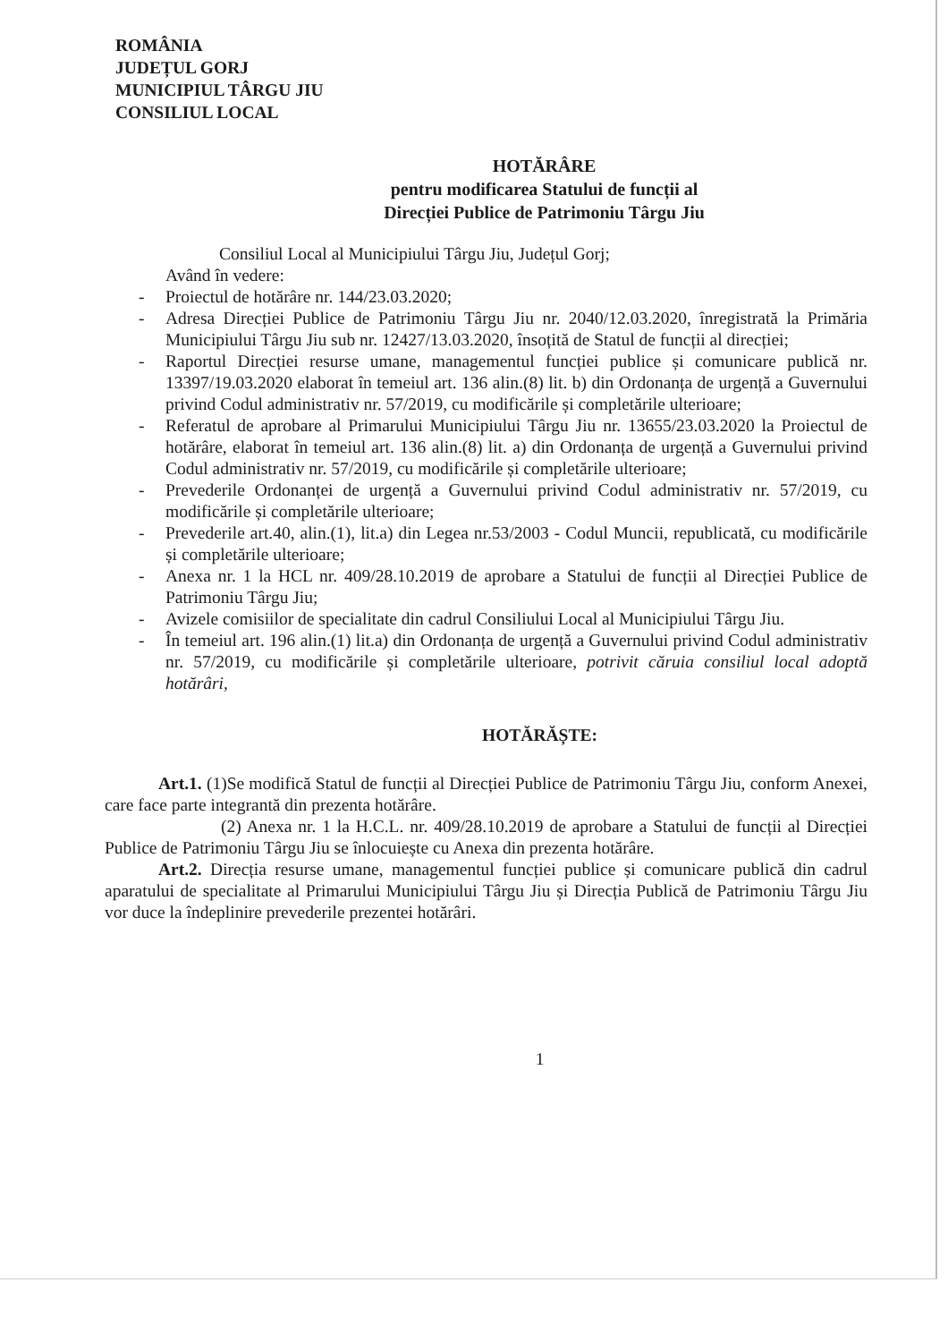ROMÂNIA
JUDEȚUL GORJ
MUNICIPIUL TÂRGU JIU
CONSILIUL LOCAL
HOTĂRÂRE
pentru modificarea Statului de funcții al
Direcției Publice de Patrimoniu Târgu Jiu
Consiliul Local al Municipiului Târgu Jiu, Județul Gorj;
Având în vedere:
- Proiectul de hotărâre nr. 144/23.03.2020;
- Adresa Direcției Publice de Patrimoniu Târgu Jiu nr. 2040/12.03.2020, înregistrată la Primăria Municipiului Târgu Jiu sub nr. 12427/13.03.2020, însoțită de Statul de funcții al direcției;
- Raportul Direcției resurse umane, managementul funcției publice și comunicare publică nr. 13397/19.03.2020 elaborat în temeiul art. 136 alin.(8) lit. b) din Ordonanța de urgență a Guvernului privind Codul administrativ nr. 57/2019, cu modificările și completările ulterioare;
- Referatul de aprobare al Primarului Municipiului Târgu Jiu nr. 13655/23.03.2020 la Proiectul de hotărâre, elaborat în temeiul art. 136 alin.(8) lit. a) din Ordonanța de urgență a Guvernului privind Codul administrativ nr. 57/2019, cu modificările și completările ulterioare;
- Prevederile Ordonanței de urgență a Guvernului privind Codul administrativ nr. 57/2019, cu modificările și completările ulterioare;
- Prevederile art.40, alin.(1), lit.a) din Legea nr.53/2003 - Codul Muncii, republicată, cu modificările și completările ulterioare;
- Anexa nr. 1 la HCL nr. 409/28.10.2019 de aprobare a Statului de funcții al Direcției Publice de Patrimoniu Târgu Jiu;
- Avizele comisiilor de specialitate din cadrul Consiliului Local al Municipiului Târgu Jiu.
- În temeiul art. 196 alin.(1) lit.a) din Ordonanța de urgență a Guvernului privind Codul administrativ nr. 57/2019, cu modificările și completările ulterioare, potrivit căruia consiliul local adoptă hotărâri,
HOTĂRĂȘTE:
Art.1. (1)Se modifică Statul de funcții al Direcției Publice de Patrimoniu Târgu Jiu, conform Anexei, care face parte integrantă din prezenta hotărâre.
(2) Anexa nr. 1 la H.C.L. nr. 409/28.10.2019 de aprobare a Statului de funcții al Direcției Publice de Patrimoniu Târgu Jiu se înlocuiește cu Anexa din prezenta hotărâre.
Art.2. Direcția resurse umane, managementul funcției publice și comunicare publică din cadrul aparatului de specialitate al Primarului Municipiului Târgu Jiu și Direcția Publică de Patrimoniu Târgu Jiu vor duce la îndeplinire prevederile prezentei hotărâri.
1